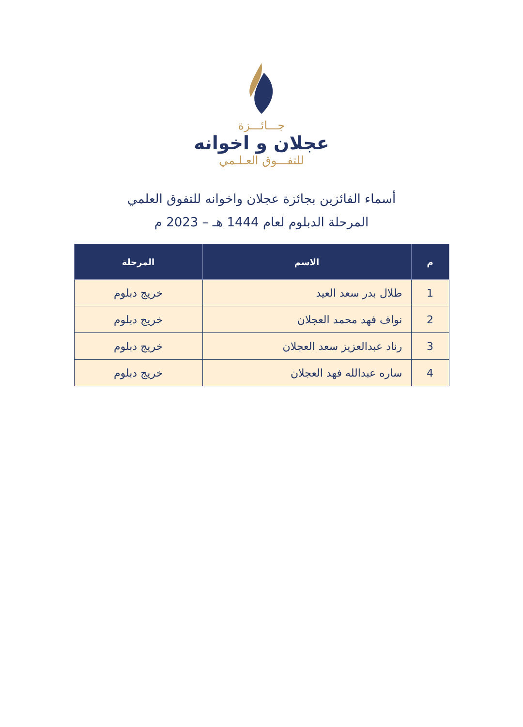جـــائـــزة
عجلان و اخوانه
للتفـــوق العـلـمي
أسماء الفائزين بجائزة عجلان واخوانه للتفوق العلمي
المرحلة الدبلوم لعام 1444 هـ – 2023 م
| م | الاسم | المرحلة |
| --- | --- | --- |
| 1 | طلال بدر سعد العيد | خريج دبلوم |
| 2 | نواف فهد محمد العجلان | خريج دبلوم |
| 3 | رناد عبدالعزيز سعد العجلان | خريج دبلوم |
| 4 | ساره عبدالله فهد العجلان | خريج دبلوم |